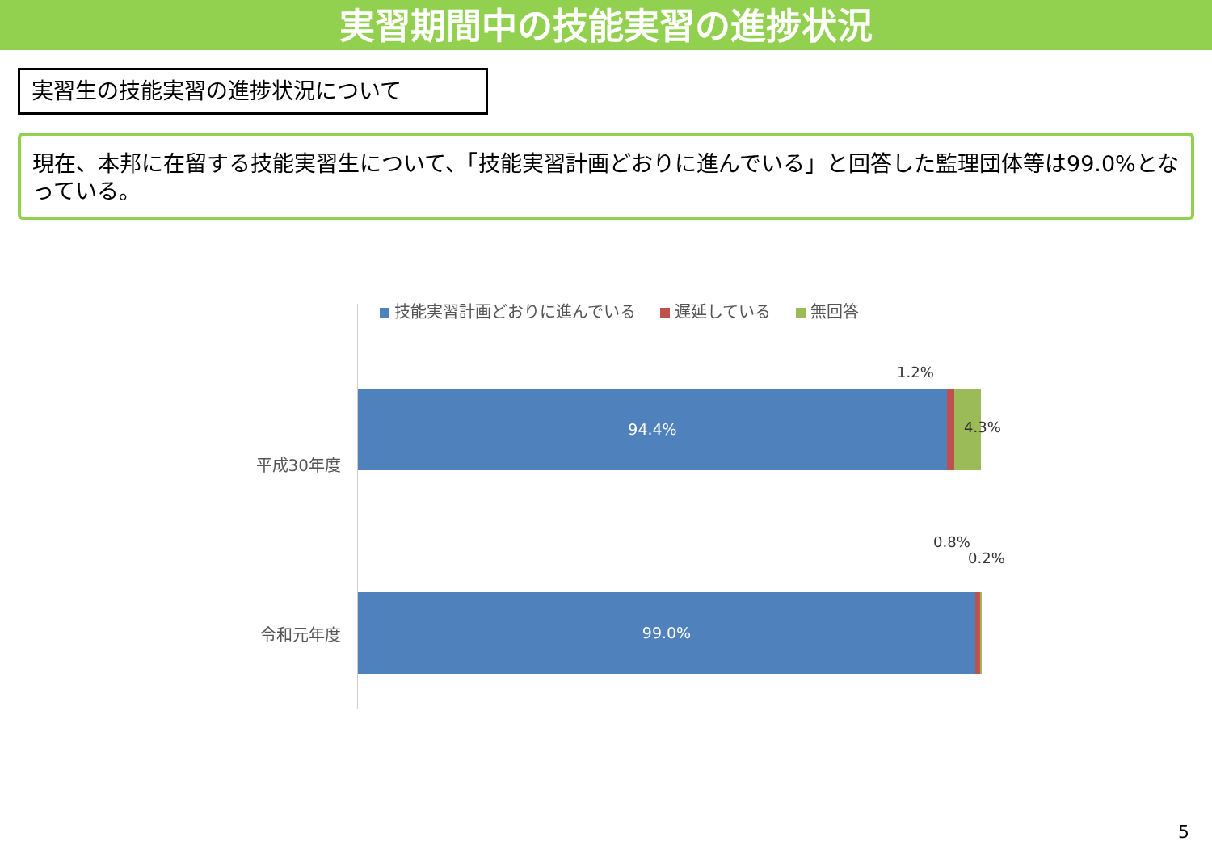実習期間中の技能実習の進捗状況
実習生の技能実習の進捗状況について
現在、本邦に在留する技能実習生について、「技能実習計画どおりに進んでいる」と回答した監理団体等は99.0%となっている。
技能実習計画どおりに進んでいる 遅延している 無回答
1.2%
平成30年度
94.4%
4.3%
0.8%
0.2%
令和元年度
99.0%
5